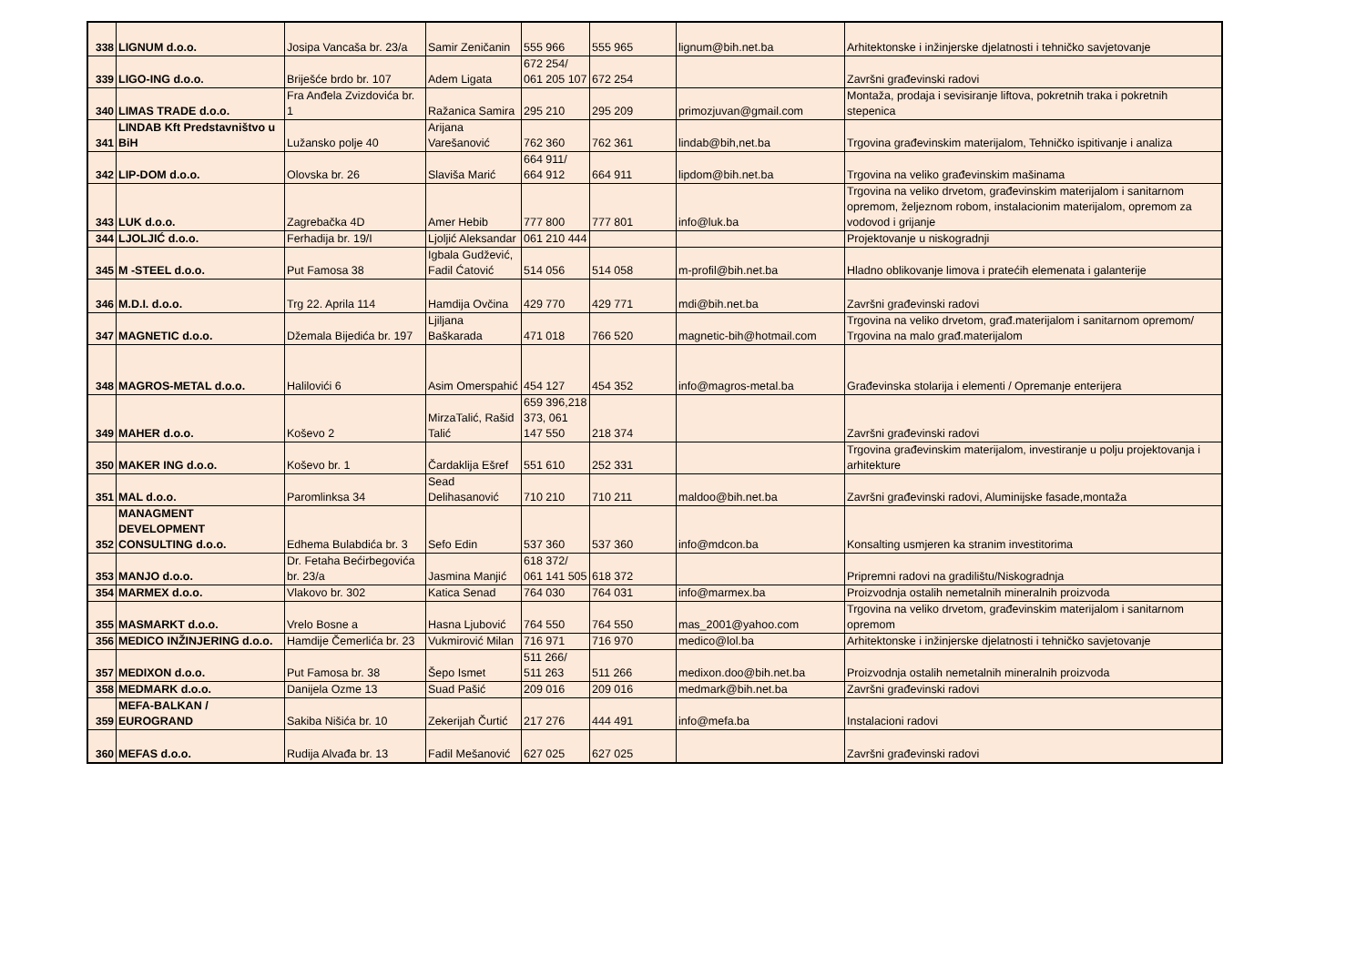| 338 | LIGNUM d.o.o. | Josipa Vancaša br. 23/a | Samir Zeničanin | 555 966 | 555 965 | lignum@bih.net.ba | Arhitektonske i inžinjerske djelatnosti i tehničko savjetovanje |
| 339 | LIGO-ING d.o.o. | Briješće brdo br. 107 | Adem Ligata | 672 254/ 061 205 107 | 672 254 | | Završni građevinski radovi |
| 340 | LIMAS TRADE d.o.o. | Fra Anđela Zvizdovića br. 1 | Ražanica Samira | 295 210 | 295 209 | primozjuvan@gmail.com | Montaža, prodaja i sevisiranje liftova, pokretnih traka i pokretnih stepenica |
| 341 | LINDAB Kft Predstavništvo u BiH | Lužansko polje 40 | Arijana Varešanović | 762 360 | 762 361 | lindab@bih,net.ba | Trgovina građevinskim materijalom, Tehničko ispitivanje i analiza |
| 342 | LIP-DOM d.o.o. | Olovska br. 26 | Slaviša Marić | 664 911/ 664 912 | 664 911 | lipdom@bih.net.ba | Trgovina na veliko građevinskim mašinama |
| 343 | LUK d.o.o. | Zagrebačka 4D | Amer Hebib | 777 800 | 777 801 | info@luk.ba | Trgovina na veliko drvetom, građevinskim materijalom i sanitarnom opremom, željeznom robom, instalacionim materijalom, opremom za vodovod i grijanje |
| 344 | LJOLJIĆ d.o.o. | Ferhadija br. 19/I | Ljoljić Aleksandar | 061 210 444 | | | Projektovanje u niskogradnji |
| 345 | M -STEEL d.o.o. | Put Famosa 38 | Igbala Gudžević, Fadil Ćatović | 514 056 | 514 058 | m-profil@bih.net.ba | Hladno oblikovanje limova i pratećih elemenata i galanterije |
| 346 | M.D.I. d.o.o. | Trg 22. Aprila 114 | Hamdija Ovčina | 429 770 | 429 771 | mdi@bih.net.ba | Završni građevinski radovi |
| 347 | MAGNETIC d.o.o. | Džemala Bijedića br. 197 | Ljiljana Baškarada | 471 018 | 766 520 | magnetic-bih@hotmail.com | Trgovina na veliko drvetom, građ.materijalom i sanitarnom opremom/ Trgovina na malo građ.materijalom |
| 348 | MAGROS-METAL d.o.o. | Halilovići 6 | Asim Omerspahić | 454 127 | 454 352 | info@magros-metal.ba | Građevinska stolarija i elementi / Opremanje enterijera |
| 349 | MAHER d.o.o. | Koševo 2 | MirzaTalić, Rašid Talić | 659 396,218 373, 061 147 550 | 218 374 | | Završni građevinski radovi |
| 350 | MAKER ING d.o.o. | Koševo br. 1 | Čardaklija Ešref | 551 610 | 252 331 | | Trgovina građevinskim materijalom, investiranje u polju projektovanja i arhitekture |
| 351 | MAL d.o.o. | Paromlinksa 34 | Sead Delihasanović | 710 210 | 710 211 | maldoo@bih.net.ba | Završni građevinski radovi, Aluminijske fasade,montaža |
| 352 | MANAGMENT DEVELOPMENT CONSULTING d.o.o. | Edhema Bulabdića br. 3 | Sefo Edin | 537 360 | 537 360 | info@mdcon.ba | Konsalting usmjeren ka stranim investitorima |
| 353 | MANJO d.o.o. | Dr. Fetaha Bećirbegovića br. 23/a | Jasmina Manjić | 618 372/ 061 141 505 | 618 372 | | Pripremni radovi na gradilištu/Niskogradnja |
| 354 | MARMEX d.o.o. | Vlakovo br. 302 | Katica Senad | 764 030 | 764 031 | info@marmex.ba | Proizvodnja ostalih nemetalnih mineralnih proizvoda |
| 355 | MASMARKT d.o.o. | Vrelo Bosne a | Hasna Ljubović | 764 550 | 764 550 | mas_2001@yahoo.com | Trgovina na veliko drvetom, građevinskim materijalom i sanitarnom opremom |
| 356 | MEDICO INŽINJERING d.o.o. | Hamdije Čemerlića br. 23 | Vukmirović Milan | 716 971 | 716 970 | medico@lol.ba | Arhitektonske i inžinjerske djelatnosti i tehničko savjetovanje |
| 357 | MEDIXON d.o.o. | Put Famosa br. 38 | Šepo Ismet | 511 266/ 511 263 | 511 266 | medixon.doo@bih.net.ba | Proizvodnja ostalih nemetalnih mineralnih proizvoda |
| 358 | MEDMARK d.o.o. | Danijela Ozme 13 | Suad Pašić | 209 016 | 209 016 | medmark@bih.net.ba | Završni građevinski radovi |
| 359 | MEFA-BALKAN / EUROGRAND | Sakiba Nišića br. 10 | Zekerijah Čurtić | 217 276 | 444 491 | info@mefa.ba | Instalacioni radovi |
| 360 | MEFAS d.o.o. | Rudija Alvađa br. 13 | Fadil Mešanović | 627 025 | 627 025 | | Završni građevinski radovi |